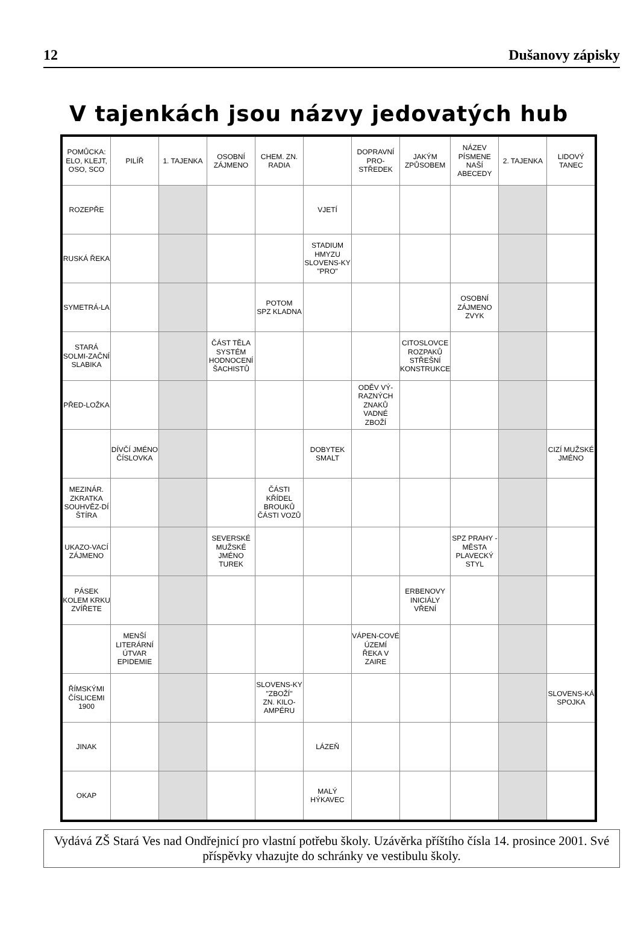12 Dušanovy zápisky
V tajenkách jsou názvy jedovatých hub
| POMŮCKA: ELO, KLEJT, OSO, SCO | PILÍŘ | 1. TAJENKA | OSOBNÍ ZÁJMENO | CHEM. ZN. RADIA | | DOPRAVNÍ PRO-STŘEDEK | JAKÝM ZPŮSOBEM | NÁZEV PÍSMENE NAŠÍ ABECEDY | 2. TAJENKA | LIDOVÝ TANEC |
| ROZEPŘE | | | | | VJETÍ | | | | | |
| RUSKÁ ŘEKA | | | | | STADIUM HMYZU SLOVENS-KY "PRO" | | | | | |
| SYMETRÁ-LA | | | | POTOM SPZ KLADNA | | | | OSOBNÍ ZÁJMENO ZVYK | | |
| STARÁ SOLMI-ZAČNÍ SLABIKA | | | ČÁST TĚLA SYSTÉM HODNOCENÍ ŠACHISTŮ | | | | CITOSLOVCE ROZPAKŮ STŘEŠNÍ KONSTRUKCE | | | |
| PŘED-LOŽKA | | | | | | ODĚV VÝ-RAZNÝCH ZNAKŮ VADNÉ ZBOŽÍ | | | | |
| | DÍVČÍ JMÉNO ČÍSLOVKA | | | | DOBYTEK SMALT | | | | | CIZÍ MUŽSKÉ JMÉNO |
| MEZINÁR. ZKRATKA SOUHVĚZ-DÍ ŠTÍRA | | | | ČÁSTI KŘÍDEL BROUKŮ ČÁSTI VOZŮ | | | | | | |
| UKAZO-VACÍ ZÁJMENO | | | SEVERSKÉ MUŽSKÉ JMÉNO TUREK | | | | | SPZ PRAHY - MĚSTA PLAVECKÝ STYL | | |
| PÁSEK KOLEM KRKU ZVÍŘETE | | | | | | | ERBENOVY INICIÁLY VŘENÍ | | | |
| | MENŠÍ LITERÁRNÍ ÚTVAR EPIDEMIE | | | | | VÁPEN-COVÉ ÚZEMÍ ŘEKA V ZAIRE | | | | |
| ŘÍMSKÝMI ČÍSLICEMI 1900 | | | | SLOVENS-KY "ZBOŽÍ" ZN. KILO-AMPÉRU | | | | | | SLOVENS-KÁ SPOJKA |
| JINAK | | | | | LÁZEŇ | | | | | |
| OKAP | | | | | MALÝ HÝKAVEC | | | | | |
Vydává ZŠ Stará Ves nad Ondřejnicí pro vlastní potřebu školy. Uzávěrka příštího čísla 14. prosince 2001. Své příspěvky vhazujte do schránky ve vestibulu školy.